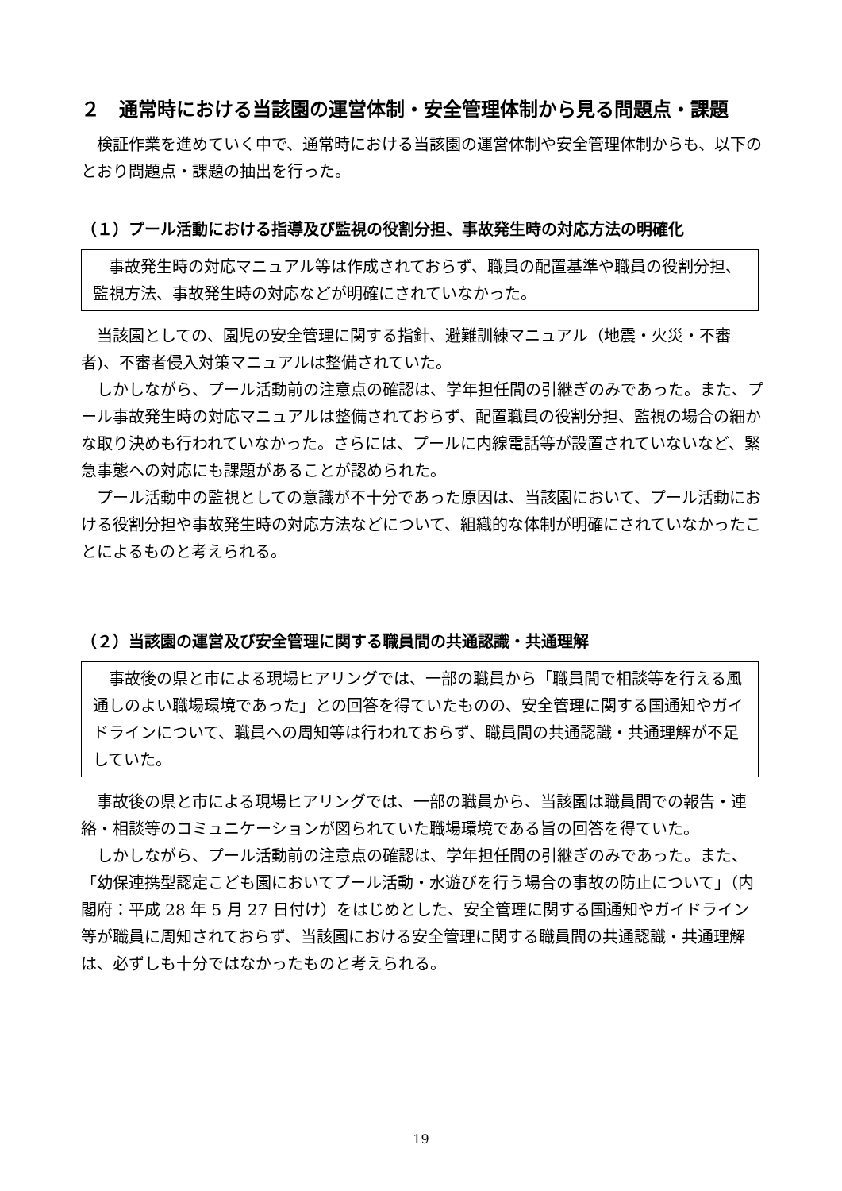２　通常時における当該園の運営体制・安全管理体制から見る問題点・課題
検証作業を進めていく中で、通常時における当該園の運営体制や安全管理体制からも、以下のとおり問題点・課題の抽出を行った。
（１）プール活動における指導及び監視の役割分担、事故発生時の対応方法の明確化
事故発生時の対応マニュアル等は作成されておらず、職員の配置基準や職員の役割分担、監視方法、事故発生時の対応などが明確にされていなかった。
当該園としての、園児の安全管理に関する指針、避難訓練マニュアル（地震・火災・不審者)、不審者侵入対策マニュアルは整備されていた。
しかしながら、プール活動前の注意点の確認は、学年担任間の引継ぎのみであった。また、プール事故発生時の対応マニュアルは整備されておらず、配置職員の役割分担、監視の場合の細かな取り決めも行われていなかった。さらには、プールに内線電話等が設置されていないなど、緊急事態への対応にも課題があることが認められた。
プール活動中の監視としての意識が不十分であった原因は、当該園において、プール活動における役割分担や事故発生時の対応方法などについて、組織的な体制が明確にされていなかったことによるものと考えられる。
（２）当該園の運営及び安全管理に関する職員間の共通認識・共通理解
事故後の県と市による現場ヒアリングでは、一部の職員から「職員間で相談等を行える風通しのよい職場環境であった」との回答を得ていたものの、安全管理に関する国通知やガイドラインについて、職員への周知等は行われておらず、職員間の共通認識・共通理解が不足していた。
事故後の県と市による現場ヒアリングでは、一部の職員から、当該園は職員間での報告・連絡・相談等のコミュニケーションが図られていた職場環境である旨の回答を得ていた。
しかしながら、プール活動前の注意点の確認は、学年担任間の引継ぎのみであった。また、「幼保連携型認定こども園においてプール活動・水遊びを行う場合の事故の防止について」（内閣府：平成 28 年 5 月 27 日付け）をはじめとした、安全管理に関する国通知やガイドライン等が職員に周知されておらず、当該園における安全管理に関する職員間の共通認識・共通理解は、必ずしも十分ではなかったものと考えられる。
19